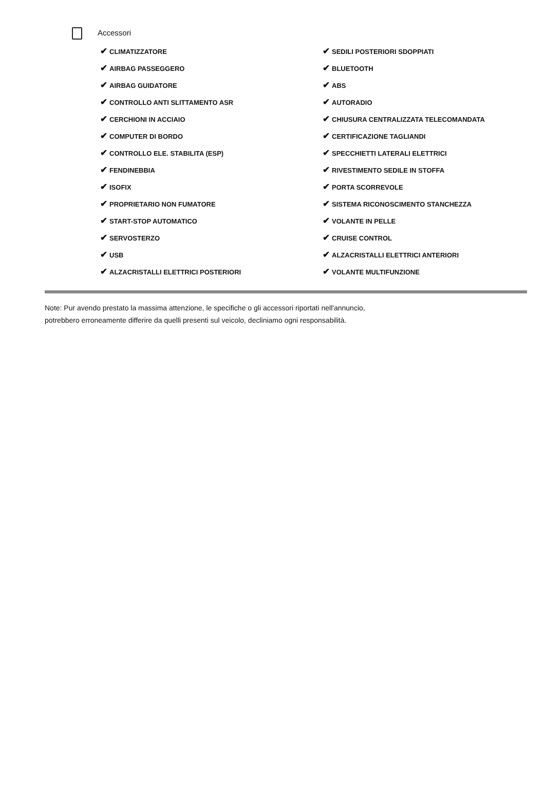Accessori
| ✔ CLIMATIZZATORE | ✔ SEDILI POSTERIORI SDOPPIATI |
| ✔ AIRBAG PASSEGGERO | ✔ BLUETOOTH |
| ✔ AIRBAG GUIDATORE | ✔ ABS |
| ✔ CONTROLLO ANTI SLITTAMENTO ASR | ✔ AUTORADIO |
| ✔ CERCHIONI IN ACCIAIO | ✔ CHIUSURA CENTRALIZZATA TELECOMANDATA |
| ✔ COMPUTER DI BORDO | ✔ CERTIFICAZIONE TAGLIANDI |
| ✔ CONTROLLO ELE. STABILITA (ESP) | ✔ SPECCHIETTI LATERALI ELETTRICI |
| ✔ FENDINEBBIA | ✔ RIVESTIMENTO SEDILE IN STOFFA |
| ✔ ISOFIX | ✔ PORTA SCORREVOLE |
| ✔ PROPRIETARIO NON FUMATORE | ✔ SISTEMA RICONOSCIMENTO STANCHEZZA |
| ✔ START-STOP AUTOMATICO | ✔ VOLANTE IN PELLE |
| ✔ SERVOSTERZO | ✔ CRUISE CONTROL |
| ✔ USB | ✔ ALZACRISTALLI ELETTRICI ANTERIORI |
| ✔ ALZACRISTALLI ELETTRICI POSTERIORI | ✔ VOLANTE MULTIFUNZIONE |
Note: Pur avendo prestato la massima attenzione, le specifiche o gli accessori riportati nell'annuncio,
potrebbero erroneamente differire da quelli presenti sul veicolo, decliniamo ogni responsabilità.